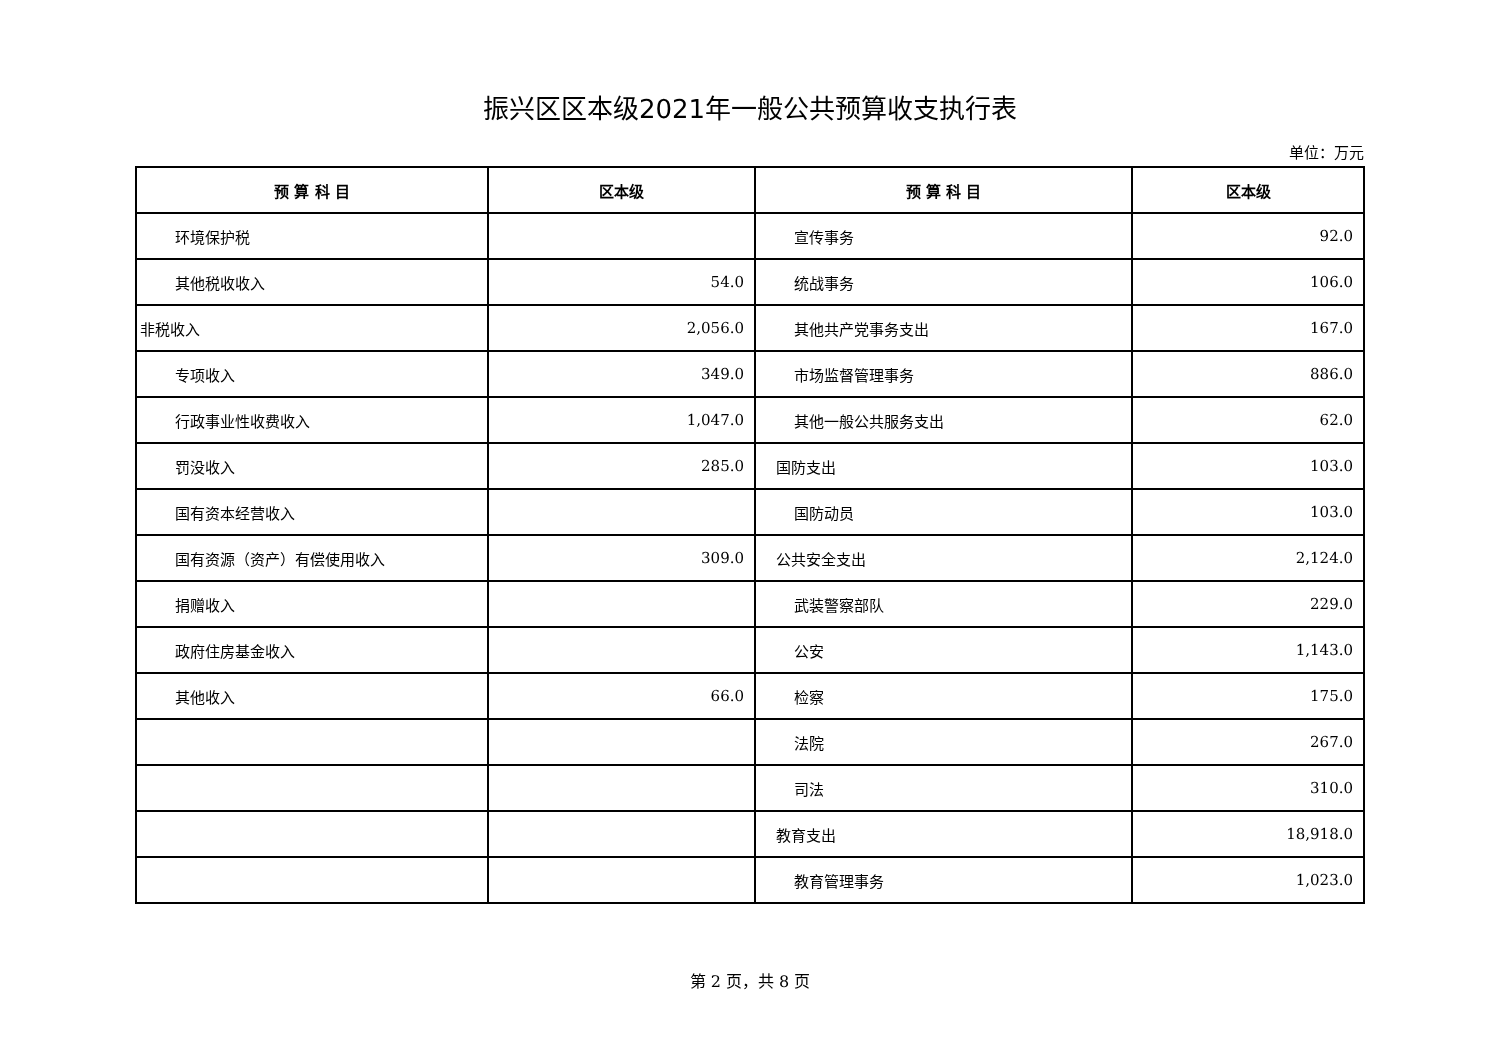振兴区区本级2021年一般公共预算收支执行表
单位：万元
| 预 算 科 目 | 区本级 | 预 算 科 目 | 区本级 |
| --- | --- | --- | --- |
| 环境保护税 | | 宣传事务 | 92.0 |
| 其他税收收入 | 54.0 | 统战事务 | 106.0 |
| 非税收入 | 2,056.0 | 其他共产党事务支出 | 167.0 |
| 专项收入 | 349.0 | 市场监督管理事务 | 886.0 |
| 行政事业性收费收入 | 1,047.0 | 其他一般公共服务支出 | 62.0 |
| 罚没收入 | 285.0 | 国防支出 | 103.0 |
| 国有资本经营收入 | | 国防动员 | 103.0 |
| 国有资源（资产）有偿使用收入 | 309.0 | 公共安全支出 | 2,124.0 |
| 捐赠收入 | | 武装警察部队 | 229.0 |
| 政府住房基金收入 | | 公安 | 1,143.0 |
| 其他收入 | 66.0 | 检察 | 175.0 |
| | | 法院 | 267.0 |
| | | 司法 | 310.0 |
| | | 教育支出 | 18,918.0 |
| | | 教育管理事务 | 1,023.0 |
第 2 页，共 8 页